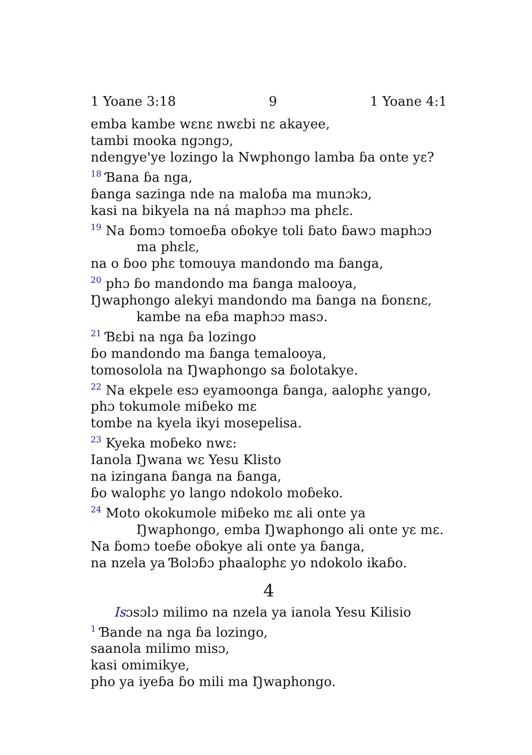1 Yoane 3:18 9 1 Yoane 4:1
emba kambe wɛnɛ nwɛbi nɛ akayee,
tambi mooka ngɔngɔ,
ndengye'ye lozingo la Nwphongo lamba ɓa onte yɛ?
<sup>18</sup> Ɓana ɓa nga,
ɓanga sazinga nde na maloɓa ma munɔkɔ,
kasi na bikyela na ná maphɔɔ ma phɛlɛ.
<sup>19</sup> Na ɓomɔ tomoeɓa oɓokye toli ɓato ɓawɔ maphɔɔ ma phɛlɛ,
na o ɓoo phɛ tomouya mandondo ma ɓanga,
<sup>20</sup> phɔ ɓo mandondo ma ɓanga malooya,
Ŋwaphongo alekyi mandondo ma ɓanga na ɓonɛnɛ, kambe na eɓa maphɔɔ masɔ.
<sup>21</sup> Ɓɛbi na nga ɓa lozingo
ɓo mandondo ma ɓanga temalooya,
tomosolola na Ŋwaphongo sa ɓolotakye.
<sup>22</sup> Na ekpele esɔ eyamoonga ɓanga, aalophɛ yango,
phɔ tokumole miɓeko mɛ
tombe na kyela ikyi mosepelisa.
<sup>23</sup> Kyeka moɓeko nwɛ:
Ianola Ŋwana wɛ Yesu Klisto
na izingana ɓanga na ɓanga,
ɓo walophɛ yo lango ndokolo moɓeko.
<sup>24</sup> Moto okokumole miɓeko mɛ ali onte ya Ŋwaphongo, emba Ŋwaphongo ali onte yɛ mɛ.
Na ɓomɔ toeɓe oɓokye ali onte ya ɓanga,
na nzela ya Ɓolɔɓɔ phaalophɛ yo ndokolo ikaɓo.
4
Isɔsɔlɔ milimo na nzela ya ianola Yesu Kilisio
<sup>1</sup> Ɓande na nga ɓa lozingo,
saanola milimo misɔ,
kasi omimikye,
pho ya iyeɓa ɓo mili ma Ŋwaphongo.